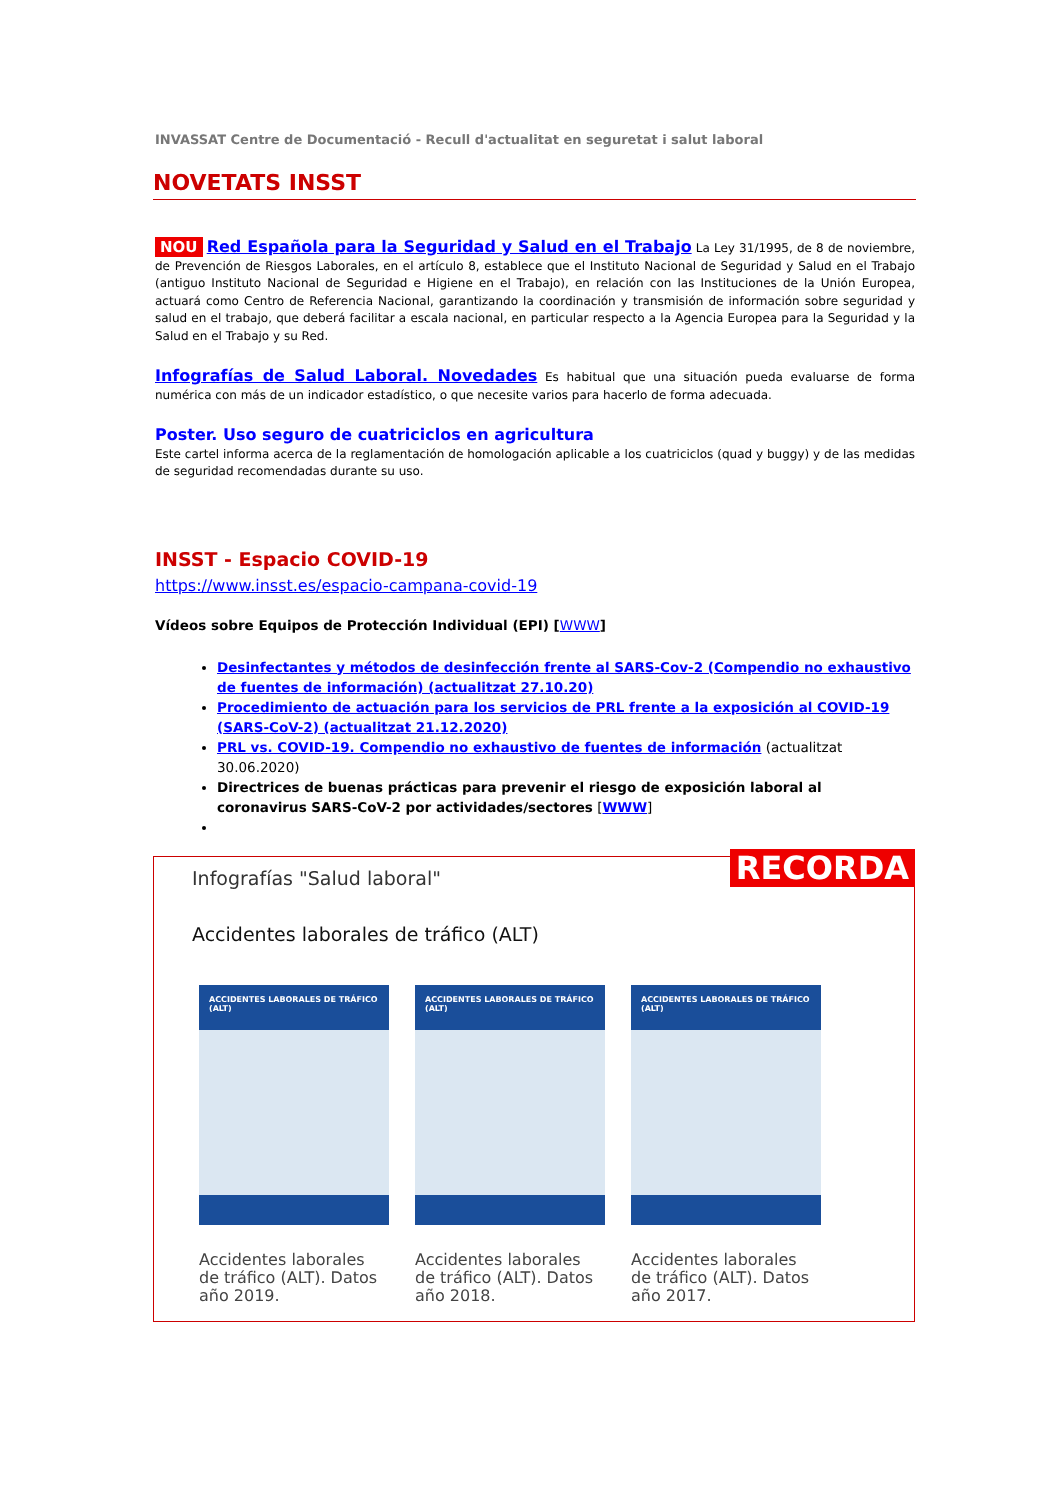INVASSAT Centre de Documentació - Recull d'actualitat en seguretat i salut laboral
NOVETATS INSST
NOU Red Española para la Seguridad y Salud en el Trabajo La Ley 31/1995, de 8 de noviembre, de Prevención de Riesgos Laborales, en el artículo 8, establece que el Instituto Nacional de Seguridad y Salud en el Trabajo (antiguo Instituto Nacional de Seguridad e Higiene en el Trabajo), en relación con las Instituciones de la Unión Europea, actuará como Centro de Referencia Nacional, garantizando la coordinación y transmisión de información sobre seguridad y salud en el trabajo, que deberá facilitar a escala nacional, en particular respecto a la Agencia Europea para la Seguridad y la Salud en el Trabajo y su Red.
Infografías de Salud Laboral. Novedades Es habitual que una situación pueda evaluarse de forma numérica con más de un indicador estadístico, o que necesite varios para hacerlo de forma adecuada.
Poster. Uso seguro de cuatriciclos en agricultura
Este cartel informa acerca de la reglamentación de homologación aplicable a los cuatriciclos (quad y buggy) y de las medidas de seguridad recomendadas durante su uso.
INSST - Espacio COVID-19
https://www.insst.es/espacio-campana-covid-19
Vídeos sobre Equipos de Protección Individual (EPI) [WWW]
Desinfectantes y métodos de desinfección frente al SARS-Cov-2 (Compendio no exhaustivo de fuentes de información) (actualitzat 27.10.20)
Procedimiento de actuación para los servicios de PRL frente a la exposición al COVID-19 (SARS-CoV-2) (actualitzat 21.12.2020)
PRL vs. COVID-19. Compendio no exhaustivo de fuentes de información (actualitzat 30.06.2020)
Directrices de buenas prácticas para prevenir el riesgo de exposición laboral al coronavirus SARS-CoV-2 por actividades/sectores [WWW]
RECORDA
Infografías "Salud laboral"
Accidentes laborales de tráfico (ALT)
ACCIDENTES LABORALES DE TRÁFICO (ALT)
Accidentes laborales de tráfico (ALT). Datos año 2019.
ACCIDENTES LABORALES DE TRÁFICO (ALT)
Accidentes laborales de tráfico (ALT). Datos año 2018.
ACCIDENTES LABORALES DE TRÁFICO (ALT)
Accidentes laborales de tráfico (ALT). Datos año 2017.